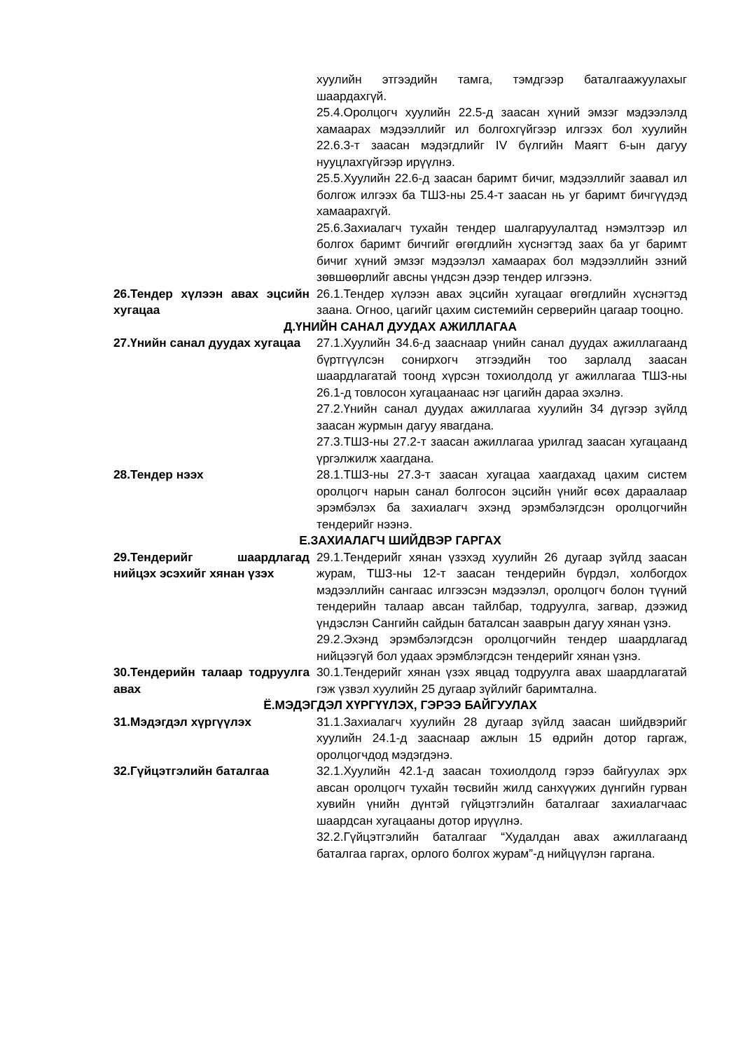| | хуулийн этгээдийн тамга, тэмдгээр баталгаажуулахыг шаардахгүй. 25.4.Оролцогч хуулийн 22.5-д заасан хүний эмзэг мэдээлэлд хамаарах мэдээллийг ил болгохгүйгээр илгээх бол хуулийн 22.6.3-т заасан мэдэгдлийг IV бүлгийн Маягт 6-ын дагуу нууцлахгүйгээр ирүүлнэ. 25.5.Хуулийн 22.6-д заасан баримт бичиг, мэдээллийг заавал ил болгож илгээх ба ТШЗ-ны 25.4-т заасан нь уг баримт бичгүүдэд хамаарахгүй. 25.6.Захиалагч тухайн тендер шалгаруулалтад нэмэлтээр ил болгох баримт бичгийг өгөгдлийн хүснэгтэд заах ба уг баримт бичиг хүний эмзэг мэдээлэл хамаарах бол мэдээллийн эзний зөвшөөрлийг авсны үндсэн дээр тендер илгээнэ. |
| 26.Тендер хүлээн авах эцсийн хугацаа | 26.1.Тендер хүлээн авах эцсийн хугацааг өгөгдлийн хүснэгтэд заана. Огноо, цагийг цахим системийн серверийн цагаар тооцно. |
| Д.ҮНИЙН САНАЛ ДУУДАХ АЖИЛЛАГАА | |
| 27.Үнийн санал дуудах хугацаа | 27.1.Хуулийн 34.6-д зааснаар үнийн санал дуудах ажиллагаанд бүртгүүлсэн сонирхогч этгээдийн тоо зарлалд заасан шаардлагатай тоонд хүрсэн тохиолдолд уг ажиллагаа ТШЗ-ны 26.1-д товлосон хугацаанаас нэг цагийн дараа эхэлнэ. 27.2.Үнийн санал дуудах ажиллагаа хуулийн 34 дүгээр зүйлд заасан журмын дагуу явагдана. 27.3.ТШЗ-ны 27.2-т заасан ажиллагаа урилгад заасан хугацаанд үргэлжилж хаагдана. |
| 28.Тендер нээх | 28.1.ТШЗ-ны 27.3-т заасан хугацаа хаагдахад цахим систем оролцогч нарын санал болгосон эцсийн үнийг өсөх дараалаар эрэмбэлэх ба захиалагч эхэнд эрэмбэлэгдсэн оролцогчийн тендерийг нээнэ. |
| Е.ЗАХИАЛАГЧ ШИЙДВЭР ГАРГАХ | |
| 29.Тендерийг шаардлагад нийцэх эсэхийг хянан үзэх | 29.1.Тендерийг хянан үзэхэд хуулийн 26 дугаар зүйлд заасан журам, ТШЗ-ны 12-т заасан тендерийн бүрдэл, холбогдох мэдээллийн сангаас илгээсэн мэдээлэл, оролцогч болон түүний тендерийн талаар авсан тайлбар, тодруулга, загвар, дээжид үндэслэн Сангийн сайдын баталсан зааврын дагуу хянан үзнэ. 29.2.Эхэнд эрэмбэлэгдсэн оролцогчийн тендер шаардлагад нийцээгүй бол удаах эрэмблэгдсэн тендерийг хянан үзнэ. |
| 30.Тендерийн талаар тодруулга авах | 30.1.Тендерийг хянан үзэх явцад тодруулга авах шаардлагатай гэж үзвэл хуулийн 25 дугаар зүйлийг баримтална. |
| Ё.МЭДЭГДЭЛ ХҮРГҮҮЛЭХ, ГЭРЭЭ БАЙГУУЛАХ | |
| 31.Мэдэгдэл хүргүүлэх | 31.1.Захиалагч хуулийн 28 дугаар зүйлд заасан шийдвэрийг хуулийн 24.1-д зааснаар ажлын 15 өдрийн дотор гаргаж, оролцогчдод мэдэгдэнэ. |
| 32.Гүйцэтгэлийн баталгаа | 32.1.Хуулийн 42.1-д заасан тохиолдолд гэрээ байгуулах эрх авсан оролцогч тухайн төсвийн жилд санхүүжих дүнгийн гурван хувийн үнийн дүнтэй гүйцэтгэлийн баталгааг захиалагчаас шаардсан хугацааны дотор ирүүлнэ. 32.2.Гүйцэтгэлийн баталгааг “Худалдан авах ажиллагаанд баталгаа гаргах, орлого болгох журам”-д нийцүүлэн гаргана. |